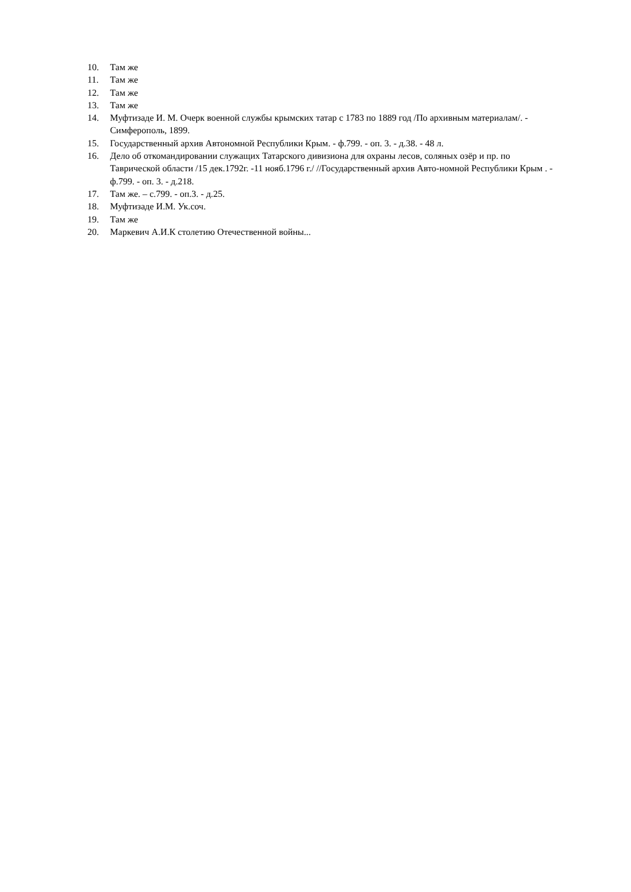10. Там же
11. Там же
12. Там же
13. Там же
14. Муфтизаде И. М. Очерк военной службы крымских татар с 1783 по 1889 год /По архивным материалам/. - Симферополь, 1899.
15. Государственный архив Автономной Республики Крым. - ф.799. - оп. 3. - д.38. - 48 л.
16. Дело об откомандировании служащих Татарского дивизиона для охраны лесов, соляных озёр и пр. по Таврической области /15 дек.1792г. -11 нояб.1796 г./ //Государственный архив Авто-номной Республики Крым . - ф.799. - оп. 3. - д.218.
17. Там же. – с.799. - оп.3. - д.25.
18. Муфтизаде И.М. Ук.соч.
19. Там же
20. Маркевич А.И.К столетию Отечественной войны...